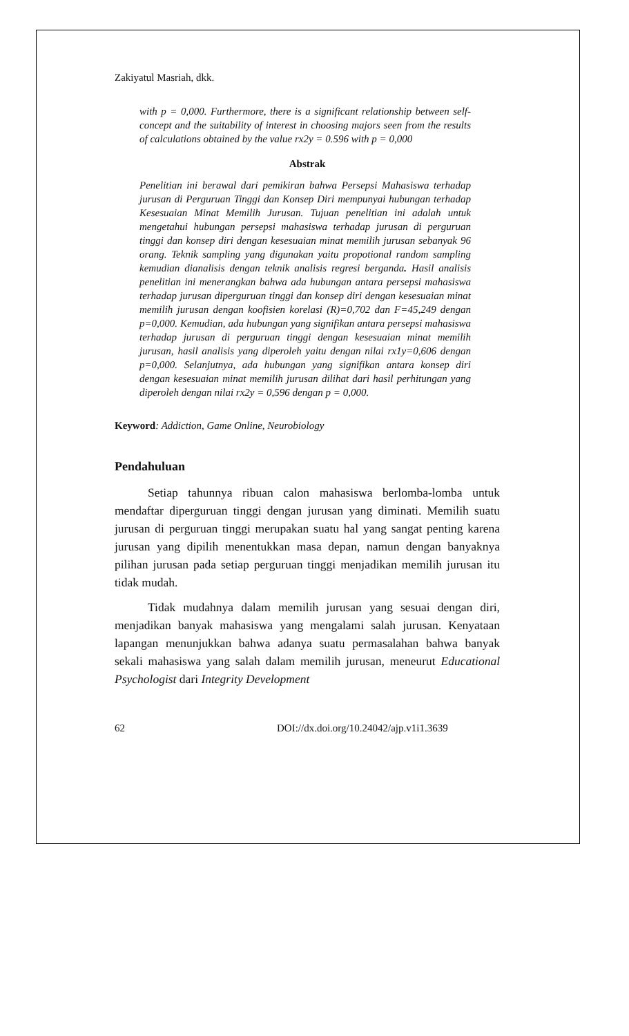Zakiyatul Masriah, dkk.
with p = 0,000. Furthermore, there is a significant relationship between self-concept and the suitability of interest in choosing majors seen from the results of calculations obtained by the value rx2y = 0.596 with p = 0,000
Abstrak
Penelitian ini berawal dari pemikiran bahwa Persepsi Mahasiswa terhadap jurusan di Perguruan Tinggi dan Konsep Diri mempunyai hubungan terhadap Kesesuaian Minat Memilih Jurusan. Tujuan penelitian ini adalah untuk mengetahui hubungan persepsi mahasiswa terhadap jurusan di perguruan tinggi dan konsep diri dengan kesesuaian minat memilih jurusan sebanyak 96 orang. Teknik sampling yang digunakan yaitu propotional random sampling kemudian dianalisis dengan teknik analisis regresi berganda. Hasil analisis penelitian ini menerangkan bahwa ada hubungan antara persepsi mahasiswa terhadap jurusan diperguruan tinggi dan konsep diri dengan kesesuaian minat memilih jurusan dengan koofisien korelasi (R)=0,702 dan F=45,249 dengan p=0,000. Kemudian, ada hubungan yang signifikan antara persepsi mahasiswa terhadap jurusan di perguruan tinggi dengan kesesuaian minat memilih jurusan, hasil analisis yang diperoleh yaitu dengan nilai rx1y=0,606 dengan p=0,000. Selanjutnya, ada hubungan yang signifikan antara konsep diri dengan kesesuaian minat memilih jurusan dilihat dari hasil perhitungan yang diperoleh dengan nilai rx2y = 0,596 dengan p = 0,000.
Keyword: Addiction, Game Online, Neurobiology
Pendahuluan
Setiap tahunnya ribuan calon mahasiswa berlomba-lomba untuk mendaftar diperguruan tinggi dengan jurusan yang diminati. Memilih suatu jurusan di perguruan tinggi merupakan suatu hal yang sangat penting karena jurusan yang dipilih menentukkan masa depan, namun dengan banyaknya pilihan jurusan pada setiap perguruan tinggi menjadikan memilih jurusan itu tidak mudah.
Tidak mudahnya dalam memilih jurusan yang sesuai dengan diri, menjadikan banyak mahasiswa yang mengalami salah jurusan. Kenyataan lapangan menunjukkan bahwa adanya suatu permasalahan bahwa banyak sekali mahasiswa yang salah dalam memilih jurusan, meneurut Educational Psychologist dari Integrity Development
62 DOI://dx.doi.org/10.24042/ajp.v1i1.3639